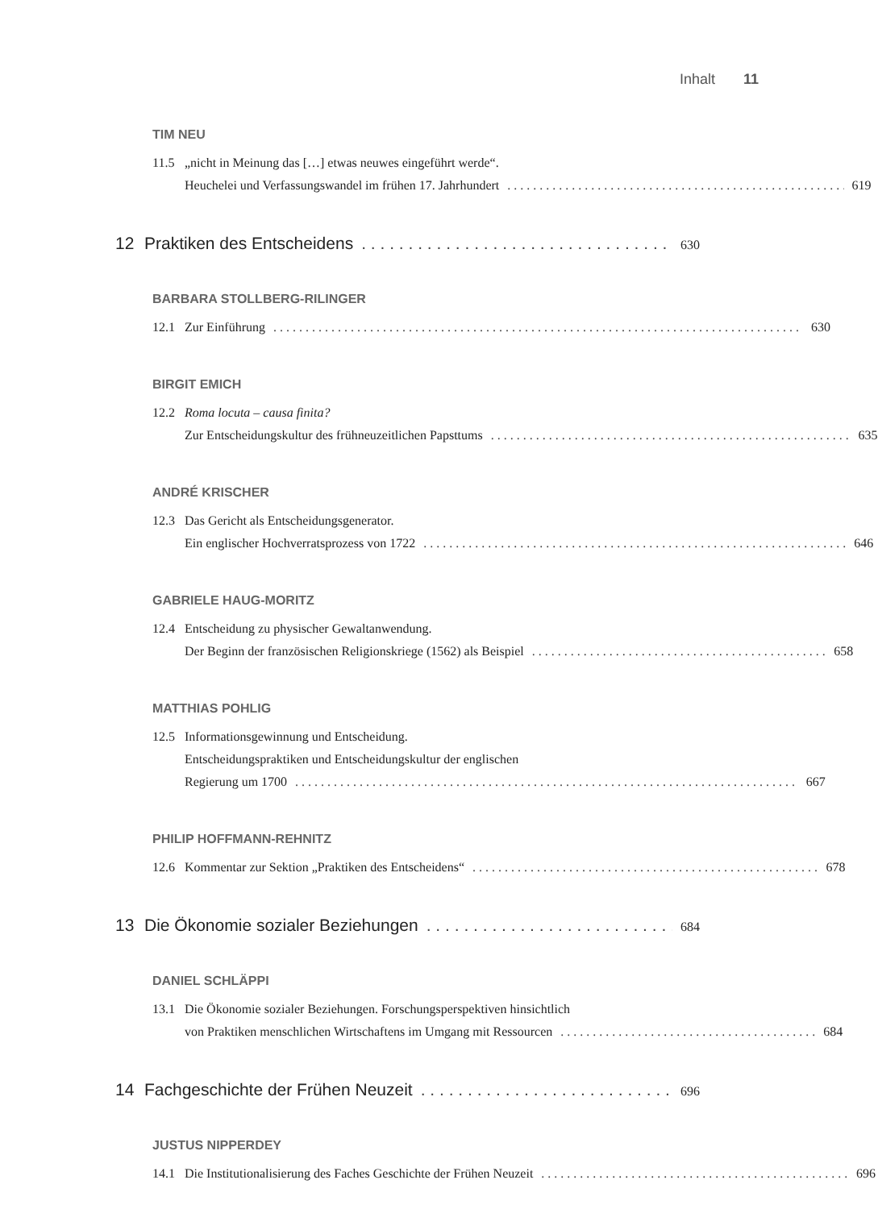Inhalt 11
TIM NEU
11.5 „nicht in Meinung das […] etwas neuwes eingeführt werde“.
Heuchelei und Verfassungswandel im frühen 17. Jahrhundert 619
12 Praktiken des Entscheidens 630
BARBARA STOLLBERG-RILINGER
12.1 Zur Einführung 630
BIRGIT EMICH
12.2 Roma locuta – causa finita?
Zur Entscheidungskultur des frühneuzeitlichen Papsttums 635
ANDRÉ KRISCHER
12.3 Das Gericht als Entscheidungsgenerator.
Ein englischer Hochverratsprozess von 1722 646
GABRIELE HAUG-MORITZ
12.4 Entscheidung zu physischer Gewaltanwendung.
Der Beginn der französischen Religionskriege (1562) als Beispiel 658
MATTHIAS POHLIG
12.5 Informationsgewinnung und Entscheidung.
Entscheidungspraktiken und Entscheidungskultur der englischen
Regierung um 1700 667
PHILIP HOFFMANN-REHNITZ
12.6 Kommentar zur Sektion „Praktiken des Entscheidens“ 678
13 Die Ökonomie sozialer Beziehungen 684
DANIEL SCHLÄPPI
13.1 Die Ökonomie sozialer Beziehungen. Forschungsperspektiven hinsichtlich
von Praktiken menschlichen Wirtschaftens im Umgang mit Ressourcen 684
14 Fachgeschichte der Frühen Neuzeit 696
JUSTUS NIPPERDEY
14.1 Die Institutionalisierung des Faches Geschichte der Frühen Neuzeit 696